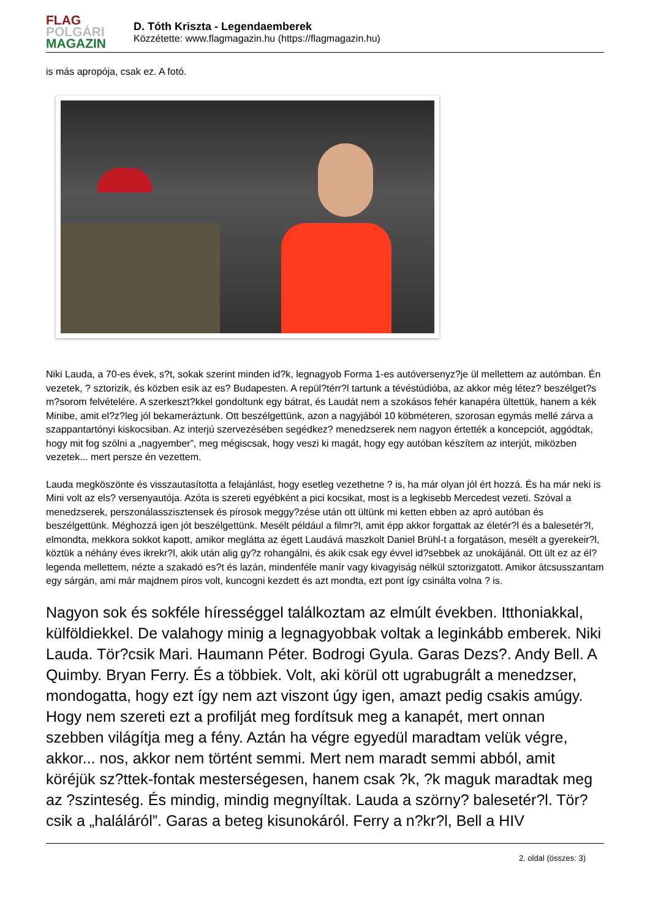FLAG
POLGÁRI
MAGAZIN
D. Tóth Kriszta - Legendaemberek
Közzétette: www.flagmagazin.hu (https://flagmagazin.hu)
is más apropója, csak ez. A fotó.
Niki Lauda, a 70-es évek, s?t, sokak szerint minden id?k, legnagyob Forma 1-es autóversenyz?je ül mellettem az autómban. Én vezetek, ? sztorizik, és közben esik az es? Budapesten. A repül?térr?l tartunk a tévéstúdióba, az akkor még létez? beszélget?s m?sorom felvételére. A szerkeszt?kkel gondoltunk egy bátrat, és Laudát nem a szokásos fehér kanapéra ültettük, hanem a kék Minibe, amit el?z?leg jól bekameráztunk. Ott beszélgettünk, azon a nagyjából 10 köbméteren, szorosan egymás mellé zárva a szappantartónyi kiskocsiban. Az interjú szervezésében segédkez? menedzserek nem nagyon értették a koncepciót, aggódtak, hogy mit fog szólni a „nagyember”, meg mégiscsak, hogy veszi ki magát, hogy egy autóban készítem az interjút, miközben vezetek... mert persze én vezettem.
Lauda megköszönte és visszautasította a felajánlást, hogy esetleg vezethetne ? is, ha már olyan jól ért hozzá. És ha már neki is Mini volt az els? versenyautója. Azóta is szereti egyébként a pici kocsikat, most is a legkisebb Mercedest vezeti. Szóval a menedzserek, perszonálasszisztensek és pírosok meggy?zése után ott ültünk mi ketten ebben az apró autóban és beszélgettünk. Méghozzá igen jót beszélgettünk. Mesélt például a filmr?l, amit épp akkor forgattak az életér?l és a balesetér?l, elmondta, mekkora sokkot kapott, amikor meglátta az égett Laudává maszkolt Daniel Brühl-t a forgatáson, mesélt a gyerekeir?l, köztük a néhány éves ikrekr?l, akik után alig gy?z rohangálni, és akik csak egy évvel id?sebbek az unokájánál. Ott ült ez az él? legenda mellettem, nézte a szakadó es?t és lazán, mindenféle manír vagy kivagyiság nélkül sztorizgatott. Amikor átcsusszantam egy sárgán, ami már majdnem piros volt, kuncogni kezdett és azt mondta, ezt pont így csinálta volna ? is.
Nagyon sok és sokféle hírességgel találkoztam az elmúlt években. Itthoniakkal, külföldiekkel. De valahogy minig a legnagyobbak voltak a leginkább emberek. Niki Lauda. Tör?csik Mari. Haumann Péter. Bodrogi Gyula. Garas Dezs?. Andy Bell. A Quimby. Bryan Ferry. És a többiek. Volt, aki körül ott ugrabugrált a menedzser, mondogatta, hogy ezt így nem azt viszont úgy igen, amazt pedig csakis amúgy. Hogy nem szereti ezt a profilját meg fordítsuk meg a kanapét, mert onnan szebben világítja meg a fény. Aztán ha végre egyedül maradtam velük végre, akkor... nos, akkor nem történt semmi. Mert nem maradt semmi abból, amit köréjük sz?ttek-fontak mesterségesen, hanem csak ?k, ?k maguk maradtak meg az ?szinteség. És mindig, mindig megnyíltak. Lauda a szörny? balesetér?l. Tör?csik a „haláláról”. Garas a beteg kisunokáról. Ferry a n?kr?l, Bell a HIV
2. oldal (összes: 3)